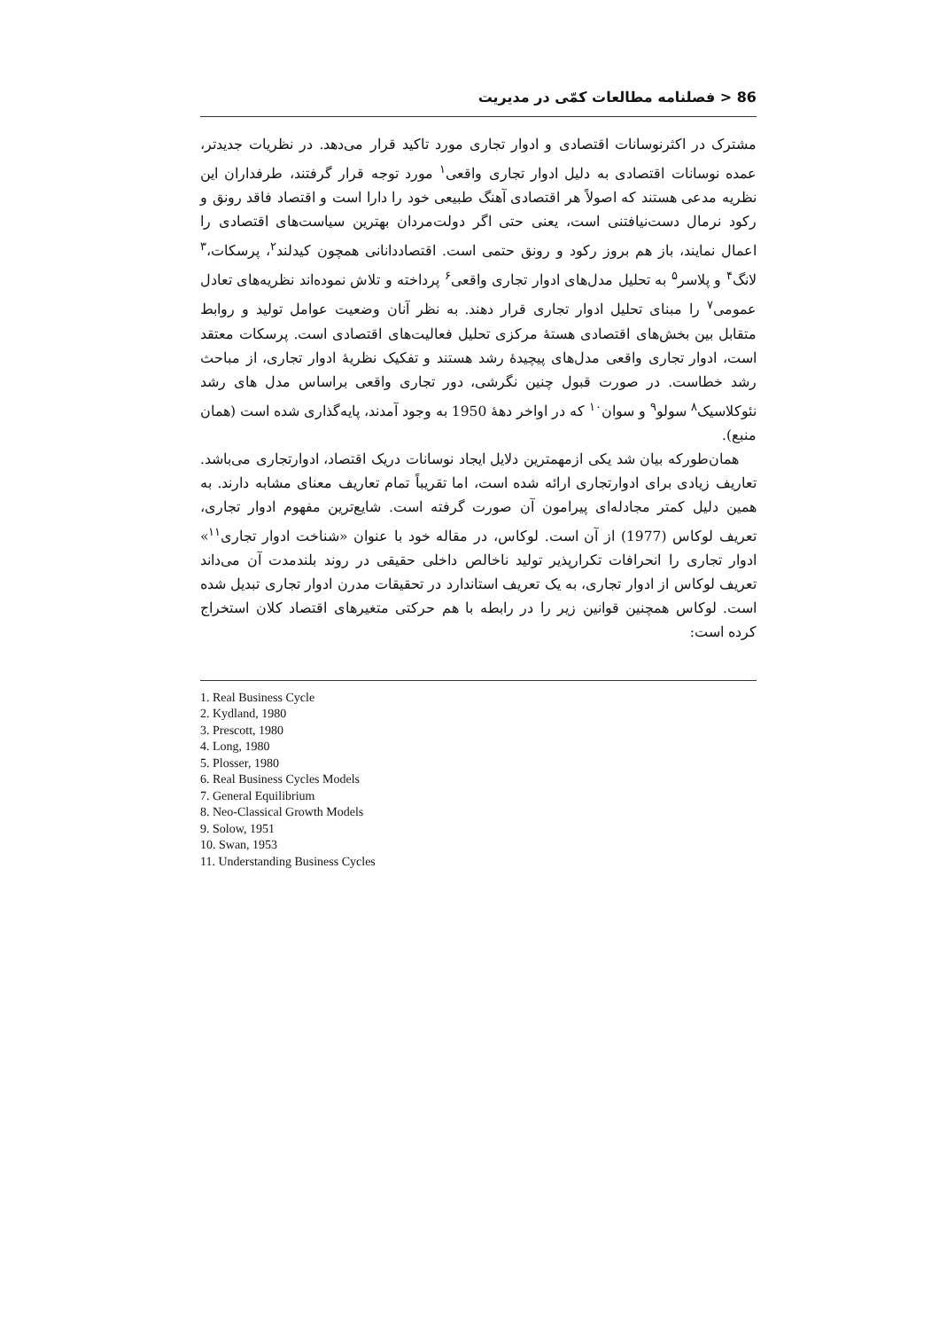86 < فصلنامه مطالعات کمّی در مدیریت
مشترک در اکثرنوسانات اقتصادی و ادوار تجاری مورد تاکید قرار می‌دهد. در نظریات جدیدتر، عمده نوسانات اقتصادی به دلیل ادوار تجاری واقعی<sup>۱</sup> مورد توجه قرار گرفتند، طرفداران این نظریه مدعی هستند که اصولاً هر اقتصادی آهنگ طبیعی خود را دارا است و اقتصاد فاقد رونق و رکود نرمال دست‌نیافتنی است، یعنی حتی اگر دولت‌مردان بهترین سیاست‌های اقتصادی را اعمال نمایند، باز هم بروز رکود و رونق حتمی است. اقتصاددانانی همچون کیدلند<sup>۲</sup>، پرسکات،<sup>۳</sup> لانگ<sup>۴</sup> و پلاسر<sup>۵</sup> به تحلیل مدل‌های ادوار تجاری واقعی<sup>۶</sup> پرداخته و تلاش نموده‌اند نظریه‌های تعادل عمومی<sup>۷</sup> را مبنای تحلیل ادوار تجاری قرار دهند. به نظر آنان وضعیت عوامل تولید و روابط متقابل بین بخش‌های اقتصادی هستهٔ مرکزی تحلیل فعالیت‌های اقتصادی است. پرسکات معتقد است، ادوار تجاری واقعی مدل‌های پیچیدهٔ رشد هستند و تفکیک نظریهٔ ادوار تجاری، از مباحث رشد خطاست. در صورت قبول چنین نگرشی، دور تجاری واقعی براساس مدل های رشد نئوکلاسیک<sup>۸</sup> سولو<sup>۹</sup> و سوان<sup>۱۰</sup> که در اواخر دههٔ 1950 به وجود آمدند، پایه‌گذاری شده است (همان منبع).
همان‌طورکه بیان شد یکی ازمهمترین دلایل ایجاد نوسانات دریک اقتصاد، ادوارتجاری می‌باشد. تعاریف زیادی برای ادوارتجاری ارائه شده است، اما تقریباً تمام تعاریف معنای مشابه دارند. به همین دلیل کمتر مجادله‌ای پیرامون آن صورت گرفته است. شایع‌ترین مفهوم ادوار تجاری، تعریف لوکاس (1977) از آن است. لوکاس، در مقاله خود با عنوان «شناخت ادوار تجاری<sup>۱۱</sup>» ادوار تجاری را انحرافات تکرارپذیر تولید ناخالص داخلی حقیقی در روند بلندمدت آن می‌داند تعریف لوکاس از ادوار تجاری، به یک تعریف استاندارد در تحقیقات مدرن ادوار تجاری تبدیل شده است. لوکاس همچنین قوانین زیر را در رابطه با هم حرکتی متغیرهای اقتصاد کلان استخراج کرده است:
1. Real Business Cycle
2. Kydland, 1980
3. Prescott, 1980
4. Long, 1980
5. Plosser, 1980
6. Real Business Cycles Models
7. General Equilibrium
8. Neo-Classical Growth Models
9. Solow, 1951
10. Swan, 1953
11. Understanding Business Cycles